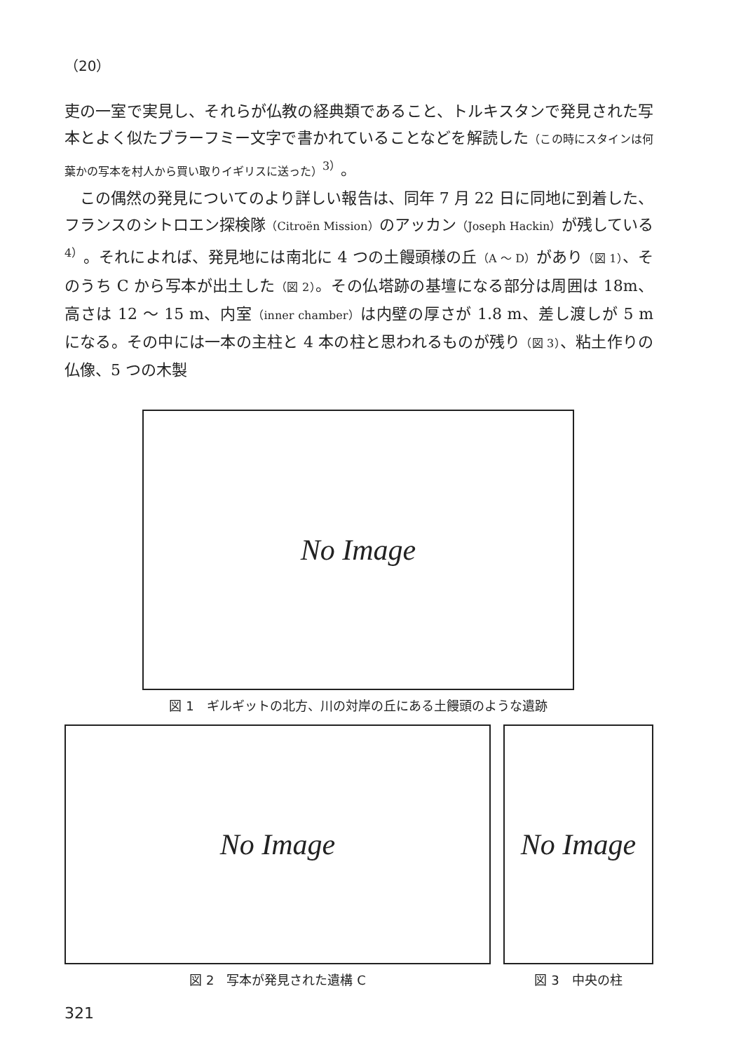（20）
吏の一室で実見し、それらが仏教の経典類であること、トルキスタンで発見された写本とよく似たブラーフミー文字で書かれていることなどを解読した（この時にスタインは何葉かの写本を村人から買い取りイギリスに送った）<sup>3）</sup>。
　この偶然の発見についてのより詳しい報告は、同年 7 月 22 日に同地に到着した、フランスのシトロエン探検隊（Citroën Mission）のアッカン（Joseph Hackin）が残している<sup>4）</sup>。それによれば、発見地には南北に 4 つの土饅頭様の丘（A ～ D）があり（図 1）、そのうち C から写本が出土した（図 2）。その仏塔跡の基壇になる部分は周囲は 18m、高さは 12 ～ 15 m、内室（inner chamber）は内壁の厚さが 1.8 m、差し渡しが 5 m になる。その中には一本の主柱と 4 本の柱と思われるものが残り（図 3）、粘土作りの仏像、5 つの木製
No Image
図 1　ギルギットの北方、川の対岸の丘にある土饅頭のような遺跡
No Image
図 2　写本が発見された遺構 C
No Image
図 3　中央の柱
321